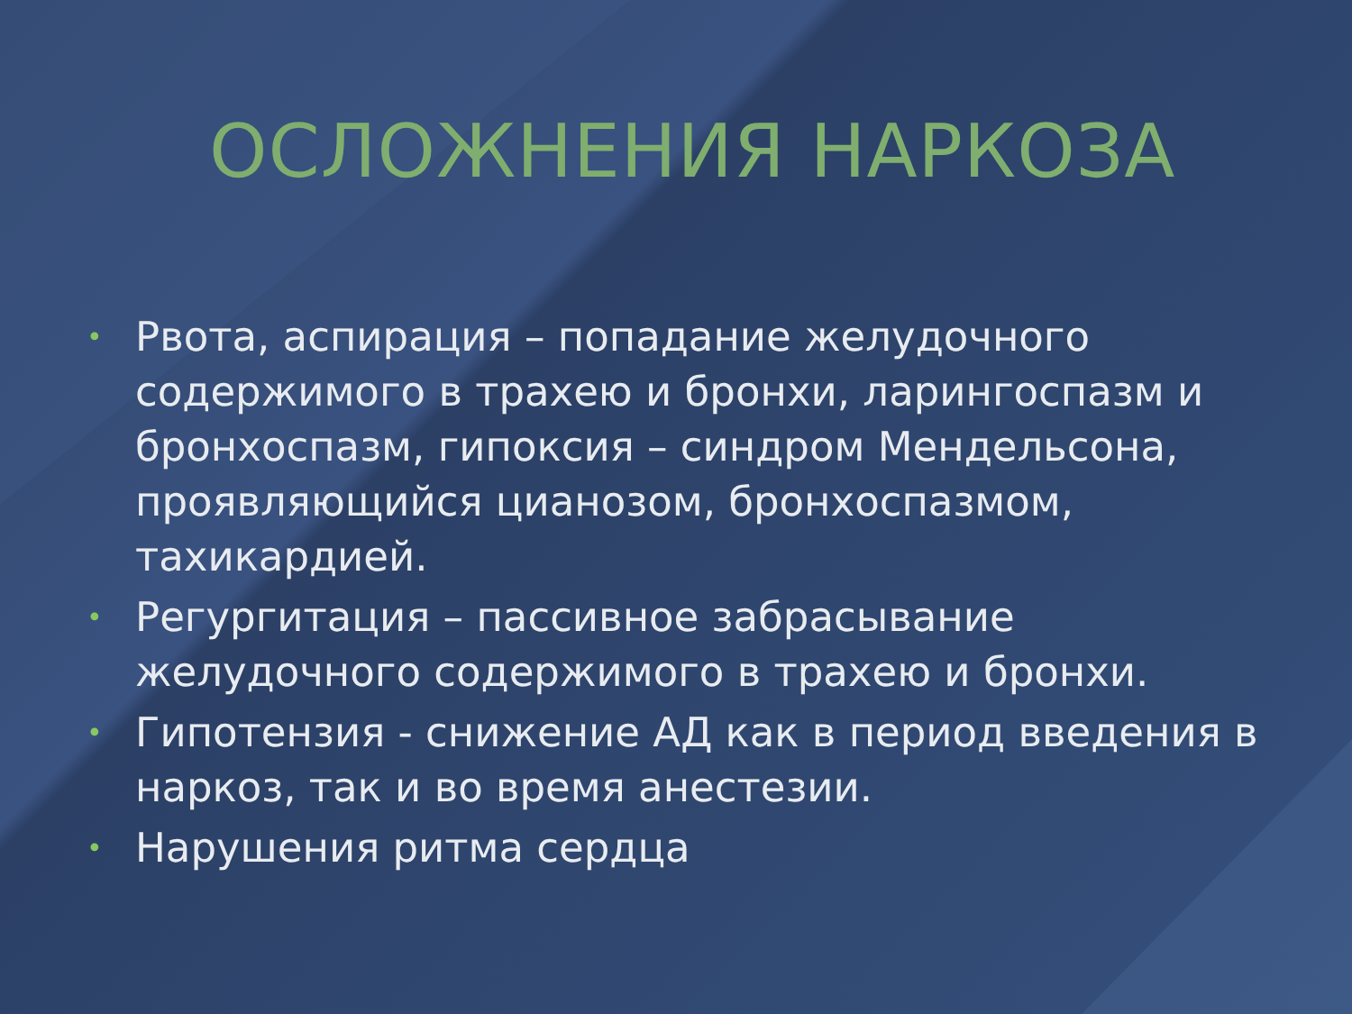ОСЛОЖНЕНИЯ НАРКОЗА
• Рвота, аспирация – попадание желудочного содержимого в трахею и бронхи, ларингоспазм и бронхоспазм, гипоксия – синдром Мендельсона, проявляющийся цианозом, бронхоспазмом, тахикардией.
• Регургитация – пассивное забрасывание желудочного содержимого в трахею и бронхи.
• Гипотензия - снижение АД как в период введения в наркоз, так и во время анестезии.
• Нарушения ритма сердца